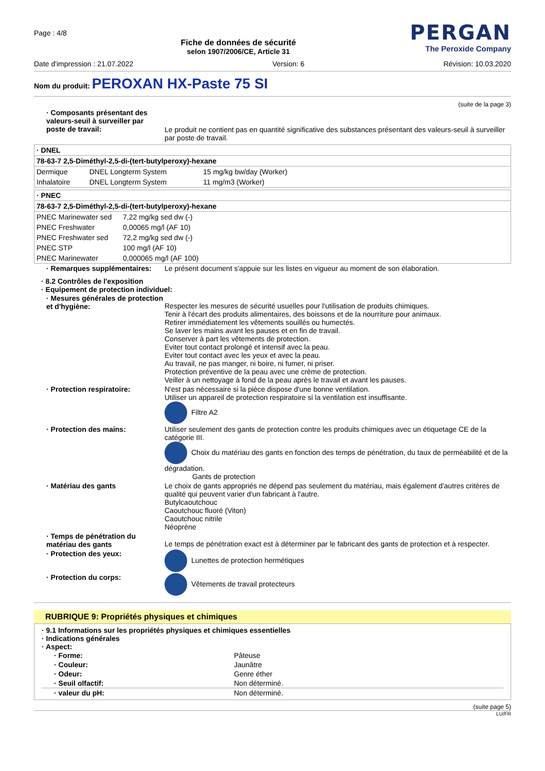Page : 4/8
Fiche de données de sécurité
selon 1907/2006/CE, Article 31
PERGAN
The Peroxide Company
Date d'impression : 21.07.2022 Version: 6 Révision: 10.03.2020
Nom du produit: PEROXAN HX-Paste 75 SI
(suite de la page 3)
| · Composants présentant des valeurs-seuil à surveiller par poste de travail: | Le produit ne contient pas en quantité significative des substances présentant des valeurs-seuil à surveiller par poste de travail. |
| · DNEL | | |
| 78-63-7 2,5-Diméthyl-2,5-di-(tert-butylperoxy)-hexane | | |
| Dermique | DNEL Longterm System | 15 mg/kg bw/day (Worker) |
| Inhalatoire | DNEL Longterm System | 11 mg/m3 (Worker) |
| · PNEC | |
| 78-63-7 2,5-Diméthyl-2,5-di-(tert-butylperoxy)-hexane | |
| PNEC Marinewater sed | 7,22 mg/kg sed dw (-) |
| PNEC Freshwater | 0,00065 mg/l (AF 10) |
| PNEC Freshwater sed | 72,2 mg/kg sed dw (-) |
| PNEC STP | 100 mg/l (AF 10) |
| PNEC Marinewater | 0,000065 mg/l (AF 100) |
| · Remarques supplémentaires: | Le présent document s'appuie sur les listes en vigueur au moment de son élaboration. |
· 8.2 Contrôles de l'exposition
· Equipement de protection individuel:
| · Mesures générales de protection et d'hygiène: | Respecter les mesures de sécurité usuelles pour l'utilisation de produits chimiques. Tenir à l'écart des produits alimentaires, des boissons et de la nourriture pour animaux. Retirer immédiatement les vêtements souillés ou humectés. Se laver les mains avant les pauses et en fin de travail. Conserver à part les vêtements de protection. Eviter tout contact prolongé et intensif avec la peau. Eviter tout contact avec les yeux et avec la peau. Au travail, ne pas manger, ni boire, ni fumer, ni priser. Protection préventive de la peau avec une crème de protection. Veiller à un nettoyage à fond de la peau après le travail et avant les pauses. |
| · Protection respiratoire: | N'est pas nécessaire si la pièce dispose d'une bonne ventilation. Utiliser un appareil de protection respiratoire si la ventilation est insuffisante. Filtre A2 |
| · Protection des mains: | Utiliser seulement des gants de protection contre les produits chimiques avec un étiquetage CE de la catégorie III. Choix du matériau des gants en fonction des temps de pénétration, du taux de perméabilité et de la dégradation. Gants de protection |
| · Matériau des gants | Le choix de gants appropriés ne dépend pas seulement du matériau, mais également d'autres critères de qualité qui peuvent varier d'un fabricant à l'autre. Butylcaoutchouc Caoutchouc fluoré (Viton) Caoutchouc nitrile Néoprène |
| · Temps de pénétration du matériau des gants | Le temps de pénétration exact est à déterminer par le fabricant des gants de protection et à respecter. |
| · Protection des yeux: | Lunettes de protection hermétiques |
| · Protection du corps: | Vêtements de travail protecteurs |
RUBRIQUE 9: Propriétés physiques et chimiques
· 9.1 Informations sur les propriétés physiques et chimiques essentielles
· Indications générales
· Aspect:
| · Forme: | Pâteuse |
| · Couleur: | Jaunâtre |
| · Odeur: | Genre éther |
| · Seuil olfactif: | Non déterminé. |
| · valeur du pH: | Non déterminé. |
(suite page 5)
LU/FR